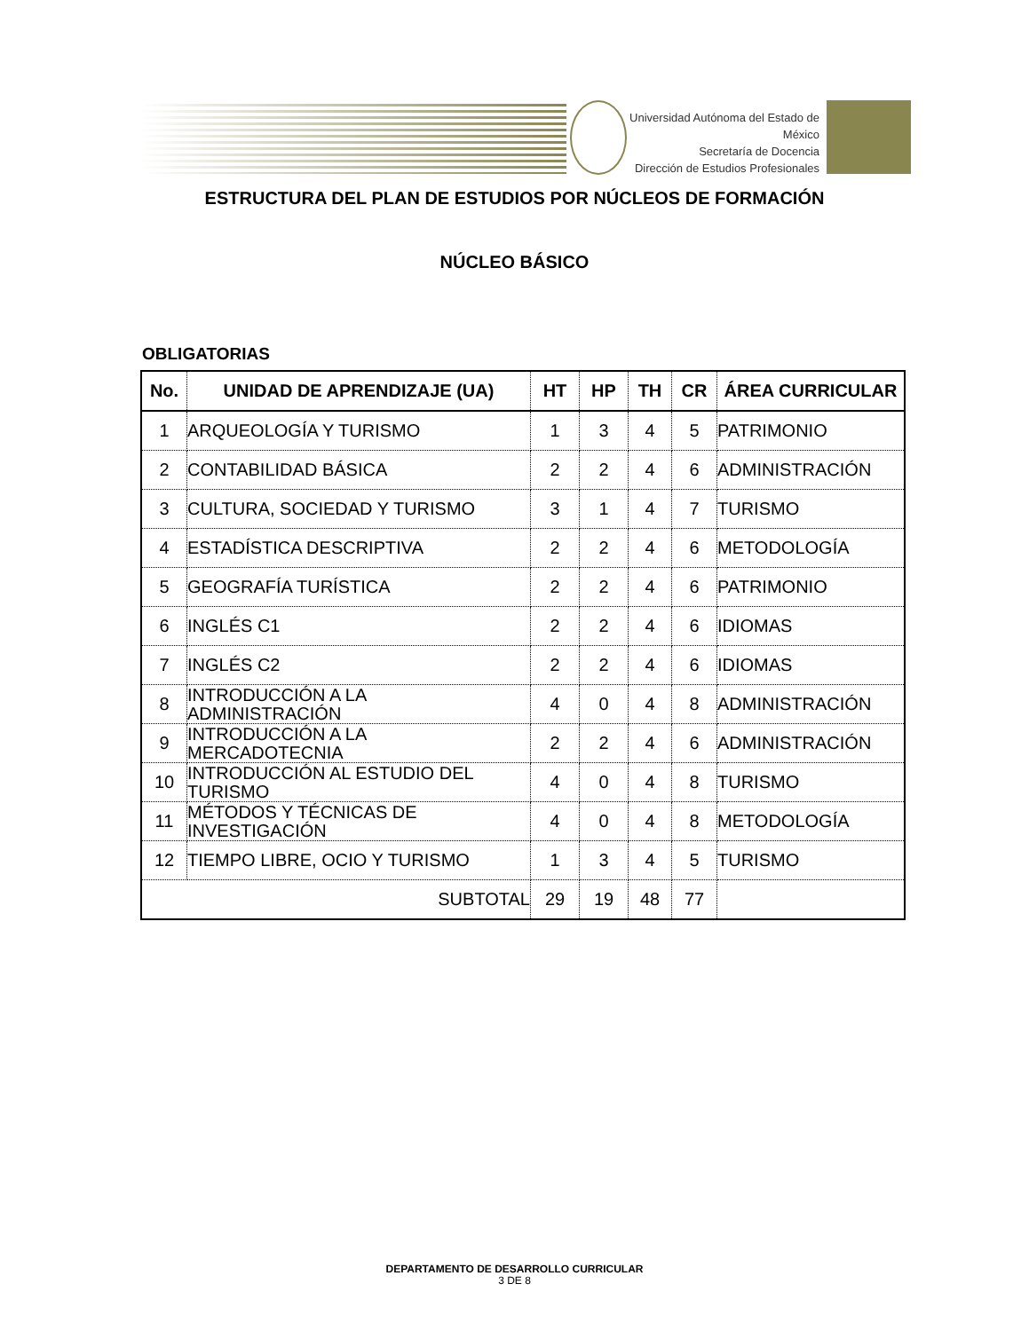Universidad Autónoma del Estado de México
Secretaría de Docencia
Dirección de Estudios Profesionales
ESTRUCTURA DEL PLAN DE ESTUDIOS POR NÚCLEOS DE FORMACIÓN
NÚCLEO BÁSICO
OBLIGATORIAS
| No. | UNIDAD DE APRENDIZAJE (UA) | HT | HP | TH | CR | ÁREA CURRICULAR |
| --- | --- | --- | --- | --- | --- | --- |
| 1 | ARQUEOLOGÍA Y TURISMO | 1 | 3 | 4 | 5 | PATRIMONIO |
| 2 | CONTABILIDAD BÁSICA | 2 | 2 | 4 | 6 | ADMINISTRACIÓN |
| 3 | CULTURA, SOCIEDAD Y TURISMO | 3 | 1 | 4 | 7 | TURISMO |
| 4 | ESTADÍSTICA DESCRIPTIVA | 2 | 2 | 4 | 6 | METODOLOGÍA |
| 5 | GEOGRAFÍA TURÍSTICA | 2 | 2 | 4 | 6 | PATRIMONIO |
| 6 | INGLÉS C1 | 2 | 2 | 4 | 6 | IDIOMAS |
| 7 | INGLÉS C2 | 2 | 2 | 4 | 6 | IDIOMAS |
| 8 | INTRODUCCIÓN A LA ADMINISTRACIÓN | 4 | 0 | 4 | 8 | ADMINISTRACIÓN |
| 9 | INTRODUCCIÓN A LA MERCADOTECNIA | 2 | 2 | 4 | 6 | ADMINISTRACIÓN |
| 10 | INTRODUCCIÓN AL ESTUDIO DEL TURISMO | 4 | 0 | 4 | 8 | TURISMO |
| 11 | MÉTODOS Y TÉCNICAS DE INVESTIGACIÓN | 4 | 0 | 4 | 8 | METODOLOGÍA |
| 12 | TIEMPO LIBRE, OCIO Y TURISMO | 1 | 3 | 4 | 5 | TURISMO |
| SUBTOTAL | | 29 | 19 | 48 | 77 | |
DEPARTAMENTO DE DESARROLLO CURRICULAR
3 DE 8